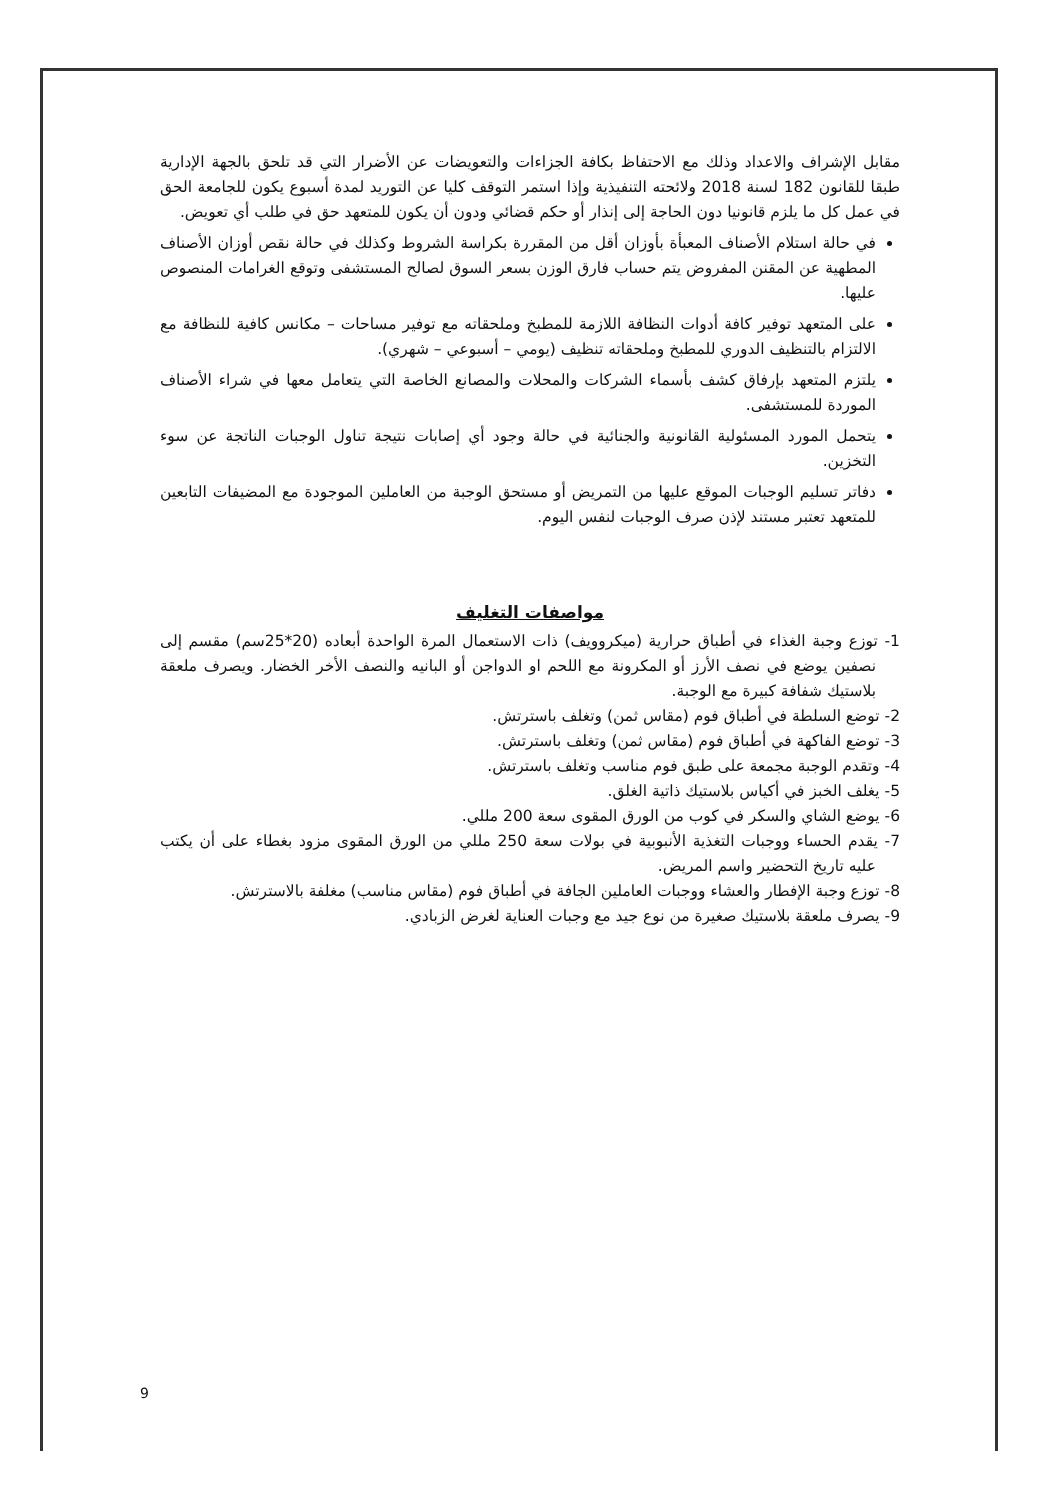مقابل الإشراف والاعداد وذلك مع الاحتفاظ بكافة الجزاءات والتعويضات عن الأضرار التي قد تلحق بالجهة الإدارية طبقا للقانون 182 لسنة 2018 ولائحته التنفيذية وإذا استمر التوقف كليا عن التوريد لمدة أسبوع يكون للجامعة الحق في عمل كل ما يلزم قانونيا دون الحاجة إلى إنذار أو حكم قضائي ودون أن يكون للمتعهد حق في طلب أي تعويض.
في حالة استلام الأصناف المعبأة بأوزان أقل من المقررة بكراسة الشروط وكذلك في حالة نقص أوزان الأصناف المطهية عن المقنن المفروض يتم حساب فارق الوزن بسعر السوق لصالح المستشفى وتوقع الغرامات المنصوص عليها.
على المتعهد توفير كافة أدوات النظافة اللازمة للمطبخ وملحقاته مع توفير مساحات – مكانس كافية للنظافة مع الالتزام بالتنظيف الدوري للمطبخ وملحقاته تنظيف (يومي – أسبوعي – شهري).
يلتزم المتعهد بإرفاق كشف بأسماء الشركات والمحلات والمصانع الخاصة التي يتعامل معها في شراء الأصناف الموردة للمستشفى.
يتحمل المورد المسئولية القانونية والجنائية في حالة وجود أي إصابات نتيجة تناول الوجبات الناتجة عن سوء التخزين.
دفاتر تسليم الوجبات الموقع عليها من التمريض أو مستحق الوجبة من العاملين الموجودة مع المضيفات التابعين للمتعهد تعتبر مستند لإذن صرف الوجبات لنفس اليوم.
مواصفات التغليف
1- توزع وجبة الغذاء في أطباق حرارية (ميكروويف) ذات الاستعمال المرة الواحدة أبعاده (20*25سم) مقسم إلى نصفين يوضع في نصف الأرز أو المكرونة مع اللحم او الدواجن أو البانيه والنصف الأخر الخضار. ويصرف ملعقة بلاستيك شفافة كبيرة مع الوجبة.
2- توضع السلطة في أطباق فوم (مقاس ثمن) وتغلف باسترتش.
3- توضع الفاكهة في أطباق فوم (مقاس ثمن) وتغلف باسترتش.
4- وتقدم الوجبة مجمعة على طبق فوم مناسب وتغلف باسترتش.
5- يغلف الخبز في أكياس بلاستيك ذاتية الغلق.
6- يوضع الشاي والسكر في كوب من الورق المقوى سعة 200 مللي.
7- يقدم الحساء ووجبات التغذية الأنبوبية في بولات سعة 250 مللي من الورق المقوى مزود بغطاء على أن يكتب عليه تاريخ التحضير واسم المريض.
8- توزع وجبة الإفطار والعشاء ووجبات العاملين الجافة في أطباق فوم (مقاس مناسب) مغلفة بالاسترتش.
9- يصرف ملعقة بلاستيك صغيرة من نوع جيد مع وجبات العناية لغرض الزبادي.
9